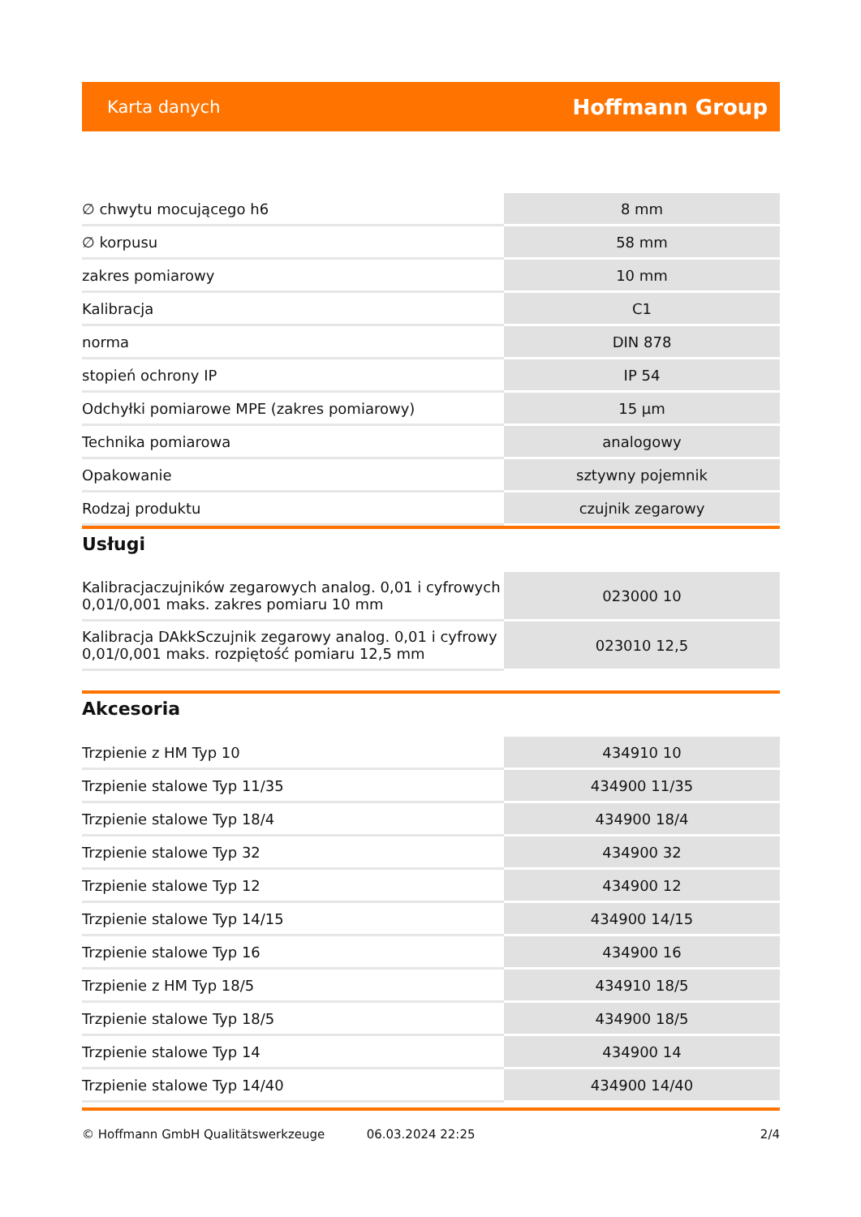Karta danych Hoffmann Group
| ∅ chwytu mocującego h6 | 8 mm |
| ∅ korpusu | 58 mm |
| zakres pomiarowy | 10 mm |
| Kalibracja | C1 |
| norma | DIN 878 |
| stopień ochrony IP | IP 54 |
| Odchyłki pomiarowe MPE (zakres pomiarowy) | 15 µm |
| Technika pomiarowa | analogowy |
| Opakowanie | sztywny pojemnik |
| Rodzaj produktu | czujnik zegarowy |
Usługi
| Kalibracjaczujników zegarowych analog. 0,01 i cyfrowych 0,01/0,001 maks. zakres pomiaru 10 mm | 023000 10 |
| Kalibracja DAkkSczujnik zegarowy analog. 0,01 i cyfrowy 0,01/0,001 maks. rozpiętość pomiaru 12,5 mm | 023010 12,5 |
Akcesoria
| Trzpienie z HM Typ 10 | 434910 10 |
| Trzpienie stalowe Typ 11/35 | 434900 11/35 |
| Trzpienie stalowe Typ 18/4 | 434900 18/4 |
| Trzpienie stalowe Typ 32 | 434900 32 |
| Trzpienie stalowe Typ 12 | 434900 12 |
| Trzpienie stalowe Typ 14/15 | 434900 14/15 |
| Trzpienie stalowe Typ 16 | 434900 16 |
| Trzpienie z HM Typ 18/5 | 434910 18/5 |
| Trzpienie stalowe Typ 18/5 | 434900 18/5 |
| Trzpienie stalowe Typ 14 | 434900 14 |
| Trzpienie stalowe Typ 14/40 | 434900 14/40 |
© Hoffmann GmbH Qualitätswerkzeuge 06.03.2024 22:25 2/4